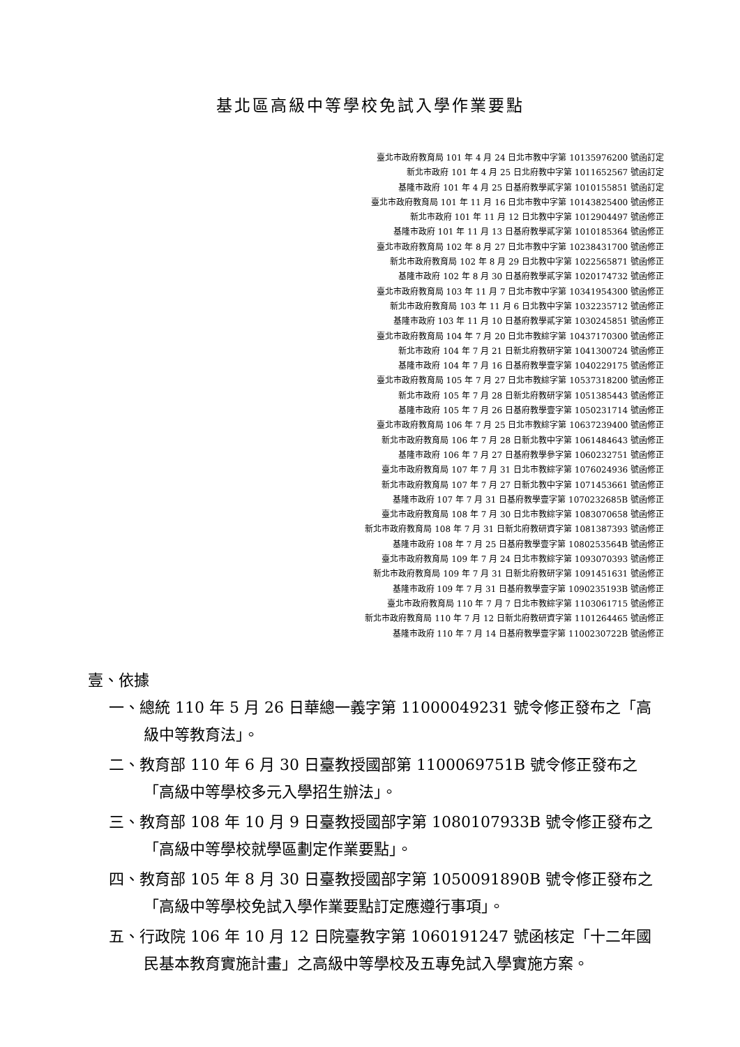基北區高級中等學校免試入學作業要點
臺北市政府教育局 101 年 4 月 24 日北市教中字第 10135976200 號函訂定
新北市政府 101 年 4 月 25 日北府教中字第 1011652567 號函訂定
基隆市政府 101 年 4 月 25 日基府教學貳字第 1010155851 號函訂定
臺北市政府教育局 101 年 11 月 16 日北市教中字第 10143825400 號函修正
新北市政府 101 年 11 月 12 日北教中字第 1012904497 號函修正
基隆市政府 101 年 11 月 13 日基府教學貳字第 1010185364 號函修正
臺北市政府教育局 102 年 8 月 27 日北市教中字第 10238431700 號函修正
新北市政府教育局 102 年 8 月 29 日北教中字第 1022565871 號函修正
基隆市政府 102 年 8 月 30 日基府教學貳字第 1020174732 號函修正
臺北市政府教育局 103 年 11 月 7 日北市教中字第 10341954300 號函修正
新北市政府教育局 103 年 11 月 6 日北教中字第 1032235712 號函修正
基隆市政府 103 年 11 月 10 日基府教學貳字第 1030245851 號函修正
臺北市政府教育局 104 年 7 月 20 日北市教綜字第 10437170300 號函修正
新北市政府 104 年 7 月 21 日新北府教研字第 1041300724 號函修正
基隆市政府 104 年 7 月 16 日基府教學壹字第 1040229175 號函修正
臺北市政府教育局 105 年 7 月 27 日北市教綜字第 10537318200 號函修正
新北市政府 105 年 7 月 28 日新北府教研字第 1051385443 號函修正
基隆市政府 105 年 7 月 26 日基府教學壹字第 1050231714 號函修正
臺北市政府教育局 106 年 7 月 25 日北市教綜字第 10637239400 號函修正
新北市政府教育局 106 年 7 月 28 日新北教中字第 1061484643 號函修正
基隆市政府 106 年 7 月 27 日基府教學參字第 1060232751 號函修正
臺北市政府教育局 107 年 7 月 31 日北市教綜字第 1076024936 號函修正
新北市政府教育局 107 年 7 月 27 日新北教中字第 1071453661 號函修正
基隆市政府 107 年 7 月 31 日基府教學壹字第 1070232685B 號函修正
臺北市政府教育局 108 年 7 月 30 日北市教綜字第 1083070658 號函修正
新北市政府教育局 108 年 7 月 31 日新北府教研資字第 1081387393 號函修正
基隆市政府 108 年 7 月 25 日基府教學壹字第 1080253564B 號函修正
臺北市政府教育局 109 年 7 月 24 日北市教綜字第 1093070393 號函修正
新北市政府教育局 109 年 7 月 31 日新北府教研字第 1091451631 號函修正
基隆市政府 109 年 7 月 31 日基府教學壹字第 1090235193B 號函修正
臺北市政府教育局 110 年 7 月 7 日北市教綜字第 1103061715 號函修正
新北市政府教育局 110 年 7 月 12 日新北府教研資字第 1101264465 號函修正
基隆市政府 110 年 7 月 14 日基府教學壹字第 1100230722B 號函修正
壹、依據
一、總統 110 年 5 月 26 日華總一義字第 11000049231 號令修正發布之「高級中等教育法」。
二、教育部 110 年 6 月 30 日臺教授國部第 1100069751B 號令修正發布之「高級中等學校多元入學招生辦法」。
三、教育部 108 年 10 月 9 日臺教授國部字第 1080107933B 號令修正發布之「高級中等學校就學區劃定作業要點」。
四、教育部 105 年 8 月 30 日臺教授國部字第 1050091890B 號令修正發布之「高級中等學校免試入學作業要點訂定應遵行事項」。
五、行政院 106 年 10 月 12 日院臺教字第 1060191247 號函核定「十二年國民基本教育實施計畫」之高級中等學校及五專免試入學實施方案。